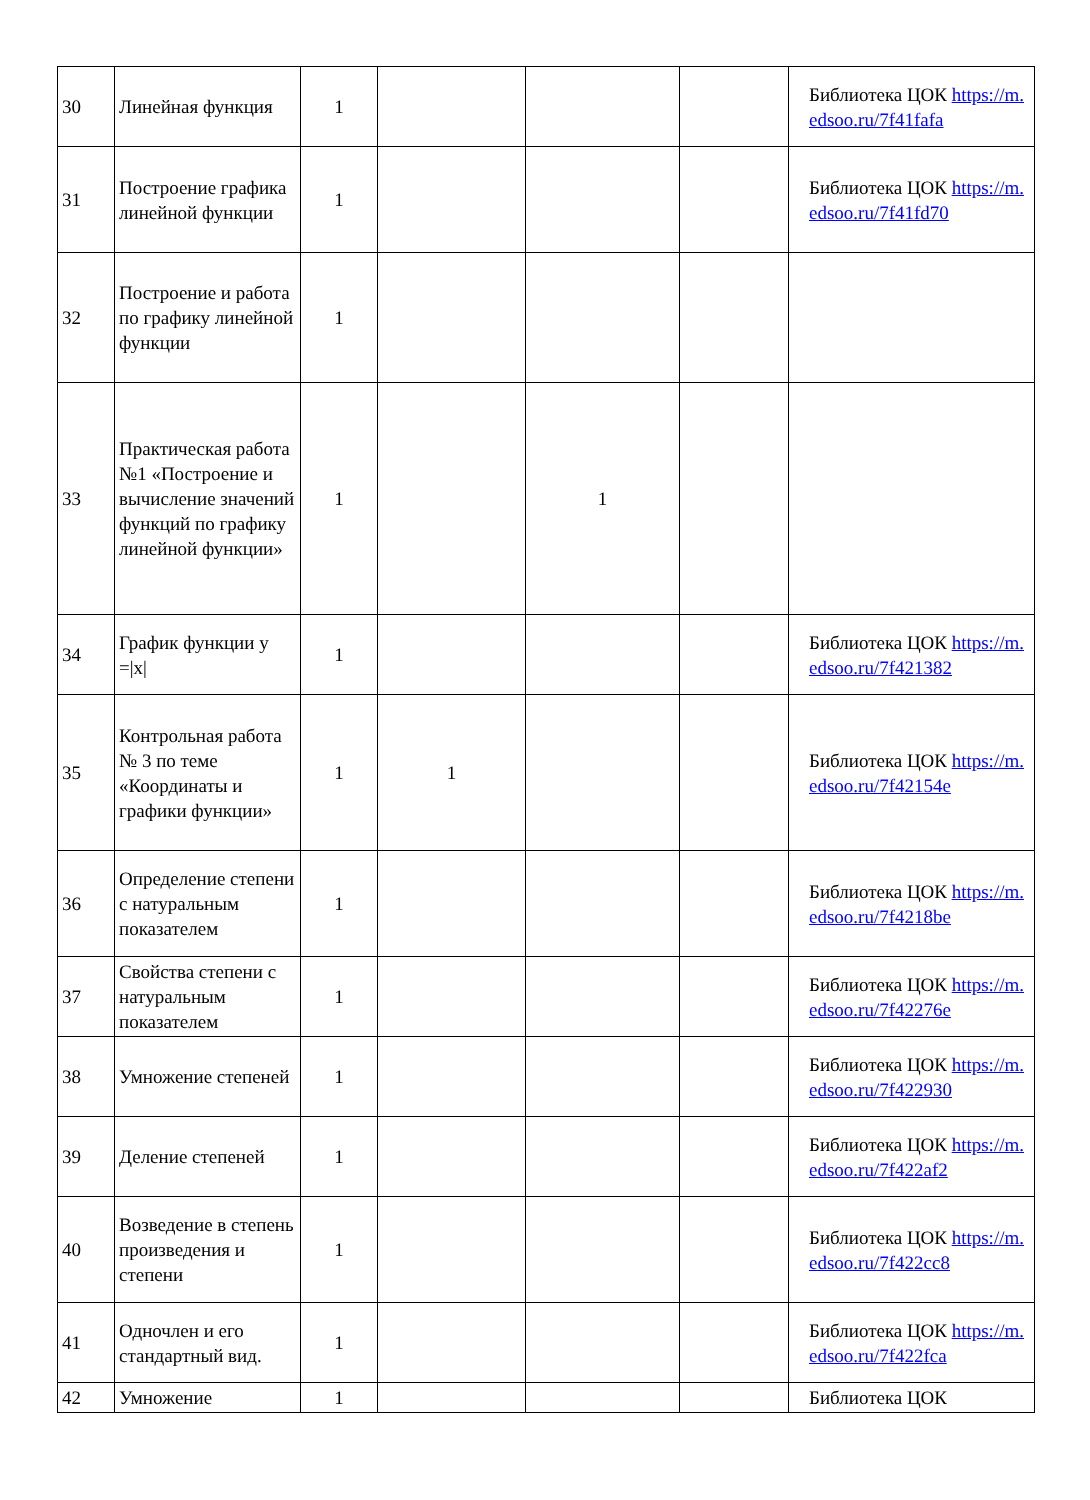| 30 | Линейная функция | 1 | | | | Библиотека ЦОК https://m.edsoo.ru/7f41fafa |
| 31 | Построение графика линейной функции | 1 | | | | Библиотека ЦОК https://m.edsoo.ru/7f41fd70 |
| 32 | Построение и работа по графику линейной функции | 1 | | | | |
| 33 | Практическая работа №1 «Построение и вычисление значений функций по графику линейной функции» | 1 | | 1 | | |
| 34 | График функции у =/x/ | 1 | | | | Библиотека ЦОК https://m.edsoo.ru/7f421382 |
| 35 | Контрольная работа № 3 по теме «Координаты и графики функции» | 1 | 1 | | | Библиотека ЦОК https://m.edsoo.ru/7f42154e |
| 36 | Определение степени с натуральным показателем | 1 | | | | Библиотека ЦОК https://m.edsoo.ru/7f4218be |
| 37 | Свойства степени с натуральным показателем | 1 | | | | Библиотека ЦОК https://m.edsoo.ru/7f42276e |
| 38 | Умножение степеней | 1 | | | | Библиотека ЦОК https://m.edsoo.ru/7f422930 |
| 39 | Деление степеней | 1 | | | | Библиотека ЦОК https://m.edsoo.ru/7f422af2 |
| 40 | Возведение в степень произведения и степени | 1 | | | | Библиотека ЦОК https://m.edsoo.ru/7f422cc8 |
| 41 | Одночлен и его стандартный вид. | 1 | | | | Библиотека ЦОК https://m.edsoo.ru/7f422fca |
| 42 | Умножение | 1 | | | | Библиотека ЦОК |